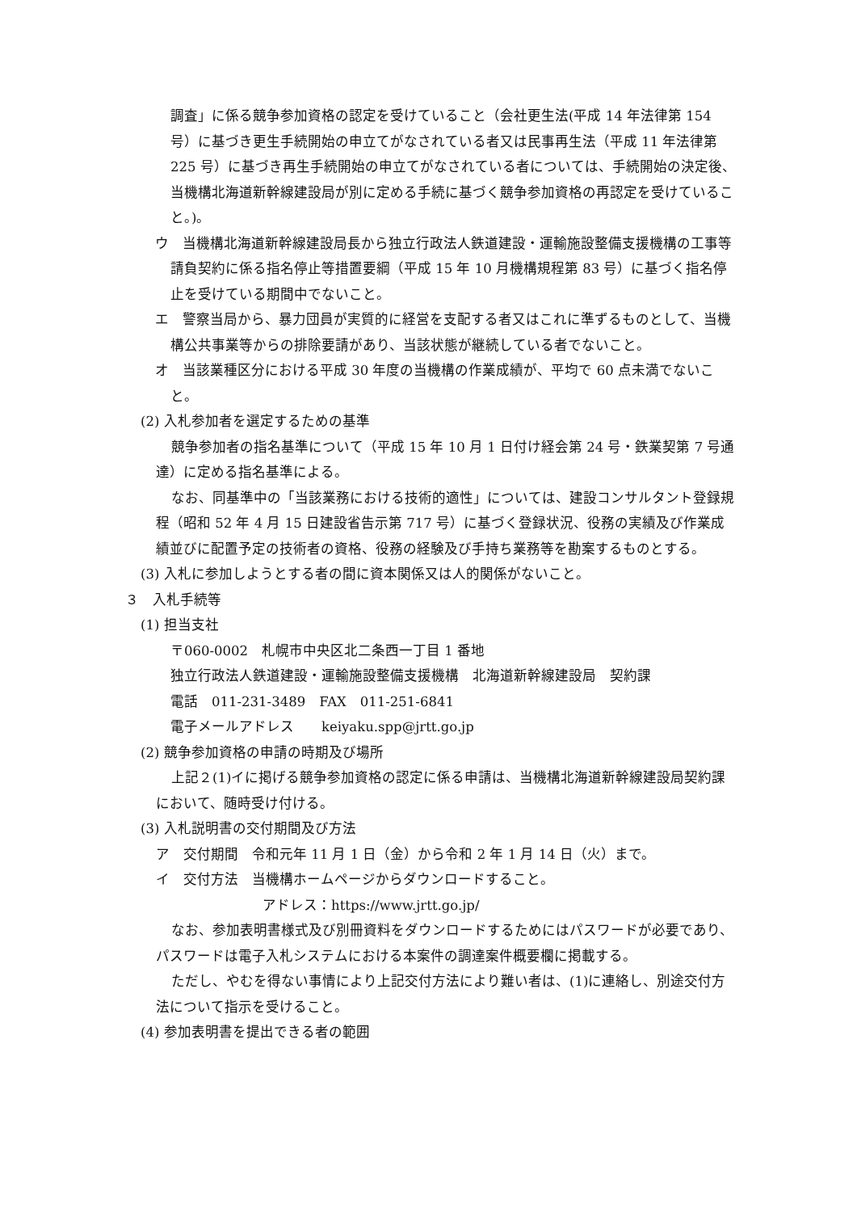調査」に係る競争参加資格の認定を受けていること（会社更生法(平成 14 年法律第 154 号）に基づき更生手続開始の申立てがなされている者又は民事再生法（平成 11 年法律第 225 号）に基づき再生手続開始の申立てがなされている者については、手続開始の決定後、当機構北海道新幹線建設局が別に定める手続に基づく競争参加資格の再認定を受けていること。)。
ウ　当機構北海道新幹線建設局長から独立行政法人鉄道建設・運輸施設整備支援機構の工事等請負契約に係る指名停止等措置要綱（平成 15 年 10 月機構規程第 83 号）に基づく指名停止を受けている期間中でないこと。
エ　警察当局から、暴力団員が実質的に経営を支配する者又はこれに準ずるものとして、当機構公共事業等からの排除要請があり、当該状態が継続している者でないこと。
オ　当該業種区分における平成 30 年度の当機構の作業成績が、平均で 60 点未満でないこと。
(2) 入札参加者を選定するための基準
競争参加者の指名基準について（平成 15 年 10 月 1 日付け経会第 24 号・鉄業契第 7 号通達）に定める指名基準による。
なお、同基準中の「当該業務における技術的適性」については、建設コンサルタント登録規程（昭和 52 年 4 月 15 日建設省告示第 717 号）に基づく登録状況、役務の実績及び作業成績並びに配置予定の技術者の資格、役務の経験及び手持ち業務等を勘案するものとする。
(3) 入札に参加しようとする者の間に資本関係又は人的関係がないこと。
３　入札手続等
(1) 担当支社
〒060-0002　札幌市中央区北二条西一丁目 1 番地
独立行政法人鉄道建設・運輸施設整備支援機構　北海道新幹線建設局　契約課
電話　011-231-3489　FAX　011-251-6841
電子メールアドレス　　keiyaku.spp@jrtt.go.jp
(2) 競争参加資格の申請の時期及び場所
上記２(1)イに掲げる競争参加資格の認定に係る申請は、当機構北海道新幹線建設局契約課において、随時受け付ける。
(3) 入札説明書の交付期間及び方法
ア　交付期間　令和元年 11 月 1 日（金）から令和 2 年 1 月 14 日（火）まで。
イ　交付方法　当機構ホームページからダウンロードすること。
アドレス：https://www.jrtt.go.jp/
なお、参加表明書様式及び別冊資料をダウンロードするためにはパスワードが必要であり、パスワードは電子入札システムにおける本案件の調達案件概要欄に掲載する。
ただし、やむを得ない事情により上記交付方法により難い者は、(1)に連絡し、別途交付方法について指示を受けること。
(4) 参加表明書を提出できる者の範囲